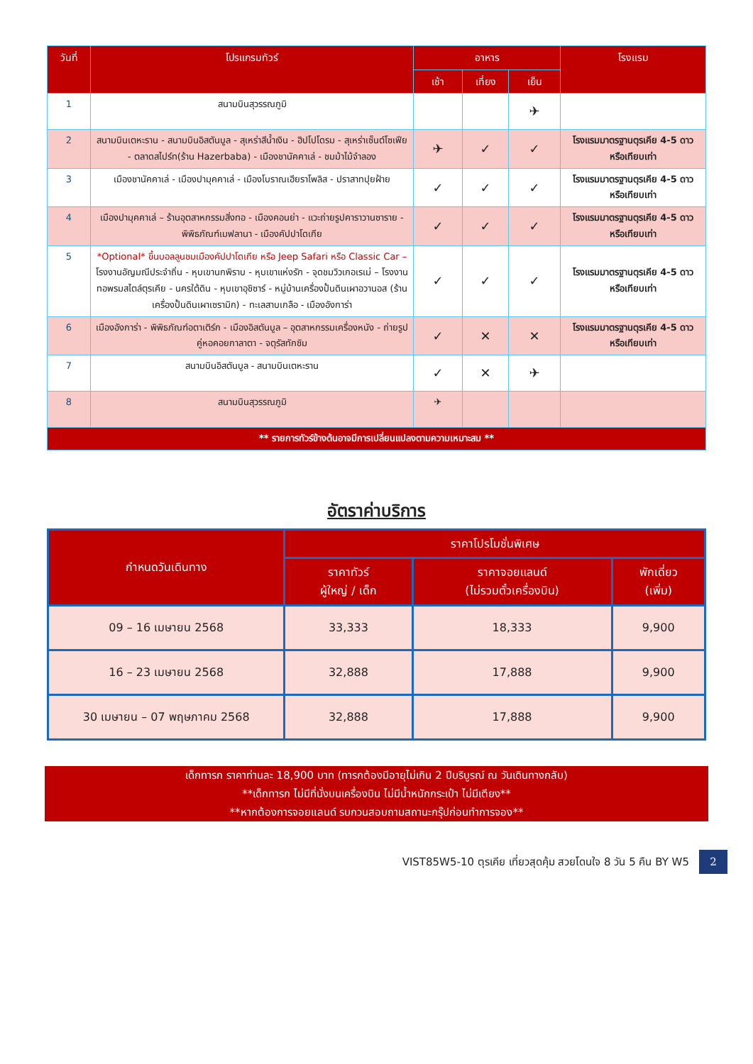| วันที่ | โปรแกรมทัวร์ | อาหาร | | | โรงแรม |
| --- | --- | --- | --- | --- | --- |
| | | เช้า | เที่ยง | เย็น | |
| 1 | สนามบินสุวรรณภูมิ | | | ✈ | |
| 2 | สนามบินเตหะราน - สนามบินอิสตันบูล - สุเหร่าสีน้ำเงิน - ฮิปโปโดรม - สุเหร่าเซ็นต์โซเฟีย - ตลาดสไปร์ท(ร้าน Hazerbaba) - เมืองชานัคคาเล่ - ชมม้าไม้จำลอง | ✈ | ✓ | ✓ | โรงแรมมาตรฐานตุรเคีย 4-5 ดาว หรือเทียบเท่า |
| 3 | เมืองชานัคคาเล่ - เมืองปามุคคาเล่ - เมืองโบราณเฮียราโพลิส - ปราสาทปุยฝ้าย | ✓ | ✓ | ✓ | โรงแรมมาตรฐานตุรเคีย 4-5 ดาว หรือเทียบเท่า |
| 4 | เมืองปามุคคาเล่ – ร้านอุตสาหกรรมสิ่งทอ - เมืองคอนย่า - แวะถ่ายรูปคาราวานซาราย - พิพิธภัณฑ์เมฟลานา - เมืองคัปปาโดเกีย | ✓ | ✓ | ✓ | โรงแรมมาตรฐานตุรเคีย 4-5 ดาว หรือเทียบเท่า |
| 5 | *Optional* ขึ้นบอลลูนชมเมืองคัปปาโดเกีย หรือ Jeep Safari หรือ Classic Car – โรงงานอัญมณีประจำถิ่น - หุบเขานกพิราบ - หุบเขาแห่งรัก - จุดชมวิวเกอเรเม่ – โรงงานทอพรมสไตล์ตุรเคีย - นครใต้ดิน - หุบเขาอุชิซาร์ - หมู่บ้านเครื่องปั้นดินเผาอวานอส (ร้านเครื่องปั้นดินเผาเซรามิก) - ทะเลสาบเกลือ - เมืองอังการ่า | ✓ | ✓ | ✓ | โรงแรมมาตรฐานตุรเคีย 4-5 ดาว หรือเทียบเท่า |
| 6 | เมืองอังการ่า - พิพิธภัณฑ์อตาเติร์ก - เมืองอิสตันบูล – อุตสาหกรรมเครื่องหนัง - ถ่ายรูปคู่หอคอยกาลาตา - จตุรัสทักซิม | ✓ | ✕ | ✕ | โรงแรมมาตรฐานตุรเคีย 4-5 ดาว หรือเทียบเท่า |
| 7 | สนามบินอิสตันบูล - สนามบินเตหะราน | ✓ | ✕ | ✈ | |
| 8 | สนามบินสุวรรณภูมิ | ✈ | | | |
| ** รายการทัวร์ข้างต้นอาจมีการเปลี่ยนแปลงตามความเหมาะสม ** | | | | | |
อัตราค่าบริการ
| กำหนดวันเดินทาง | ราคาโปรโมชั่นพิเศษ | | |
| --- | --- | --- | --- |
| | ราคาทัวร์ ผู้ใหญ่ / เด็ก | ราคาจอยแลนด์ (ไม่รวมตั๋วเครื่องบิน) | พักเดี่ยว (เพิ่ม) |
| 09 – 16 เมษายน 2568 | 33,333 | 18,333 | 9,900 |
| 16 – 23 เมษายน 2568 | 32,888 | 17,888 | 9,900 |
| 30 เมษายน – 07 พฤษภาคม 2568 | 32,888 | 17,888 | 9,900 |
เด็กทารก ราคาท่านละ 18,900 บาท (ทารกต้องมีอายุไม่เกิน 2 ปีบริบูรณ์ ณ วันเดินทางกลับ)
**เด็กทารก ไม่มีที่นั่งบนเครื่องบิน ไม่มีน้ำหนักกระเป๋า ไม่มีเตียง**
**หากต้องการจอยแลนด์ รบกวนสอบถามสถานะกรุ๊ปก่อนทำการจอง**
VIST85W5-10 ตุรเคีย เที่ยวสุดคุ้ม สวยโดนใจ 8 วัน 5 คืน BY W5 2